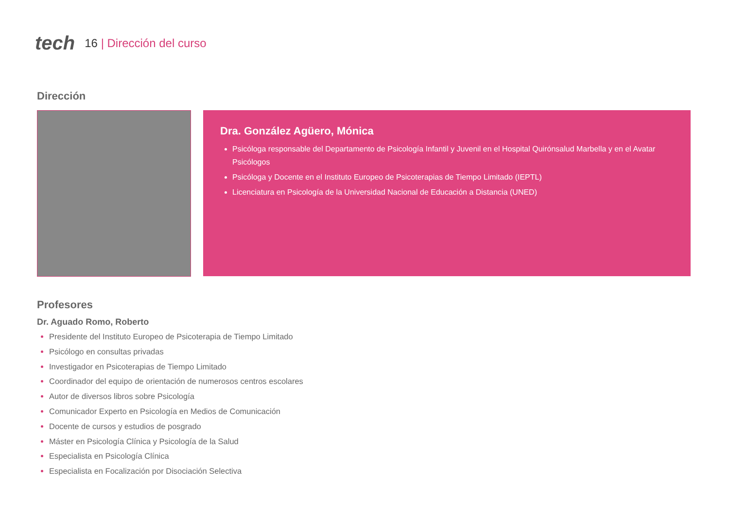tech
16 | Dirección del curso
Dirección
Dra. González Agüero, Mónica
Psicóloga responsable del Departamento de Psicología Infantil y Juvenil en el Hospital Quirónsalud Marbella y en el Avatar Psicólogos
Psicóloga y Docente en el Instituto Europeo de Psicoterapias de Tiempo Limitado (IEPTL)
Licenciatura en Psicología de la Universidad Nacional de Educación a Distancia (UNED)
Profesores
Dr. Aguado Romo, Roberto
Presidente del Instituto Europeo de Psicoterapia de Tiempo Limitado
Psicólogo en consultas privadas
Investigador en Psicoterapias de Tiempo Limitado
Coordinador del equipo de orientación de numerosos centros escolares
Autor de diversos libros sobre Psicología
Comunicador Experto en Psicología en Medios de Comunicación
Docente de cursos y estudios de posgrado
Máster en Psicología Clínica y Psicología de la Salud
Especialista en Psicología Clínica
Especialista en Focalización por Disociación Selectiva